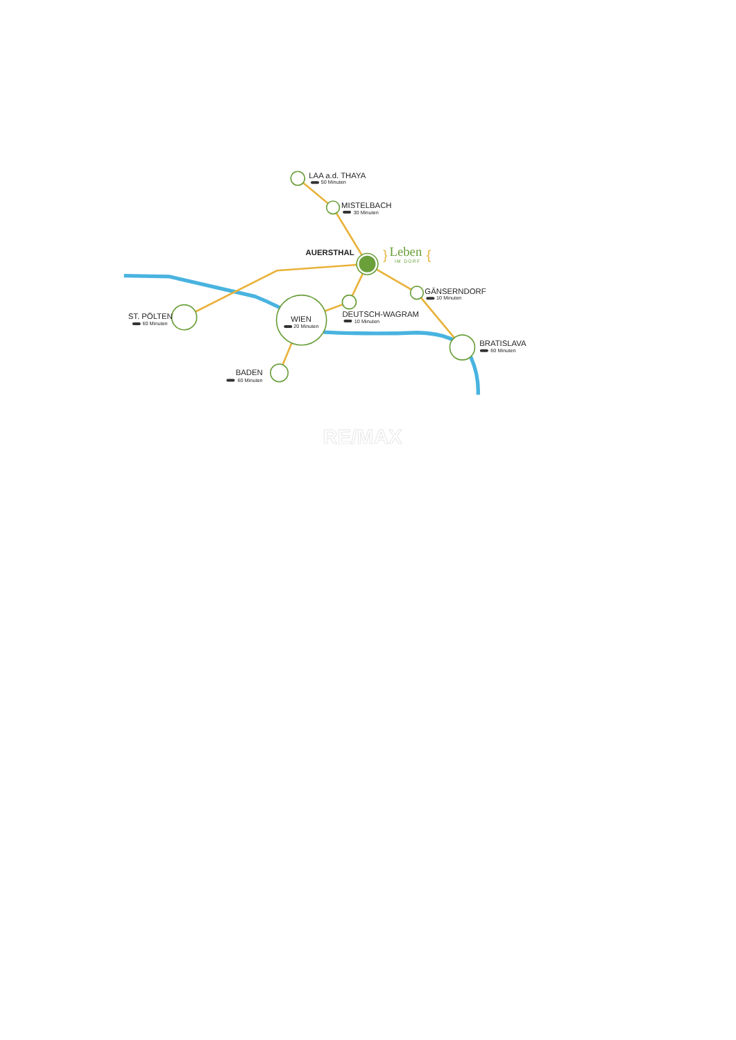LAA a.d. THAYA
50 Minuten
MISTELBACH
30 Minuten
AUERSTHAL
Leben
IM DORF
}
{
GÄNSERNDORF
10 Minuten
DEUTSCH-WAGRAM
10 Minuten
ST. PÖLTEN
60 Minuten
WIEN
20 Minuten
BRATISLAVA
60 Minuten
BADEN
60 Minuten
RE/MAX